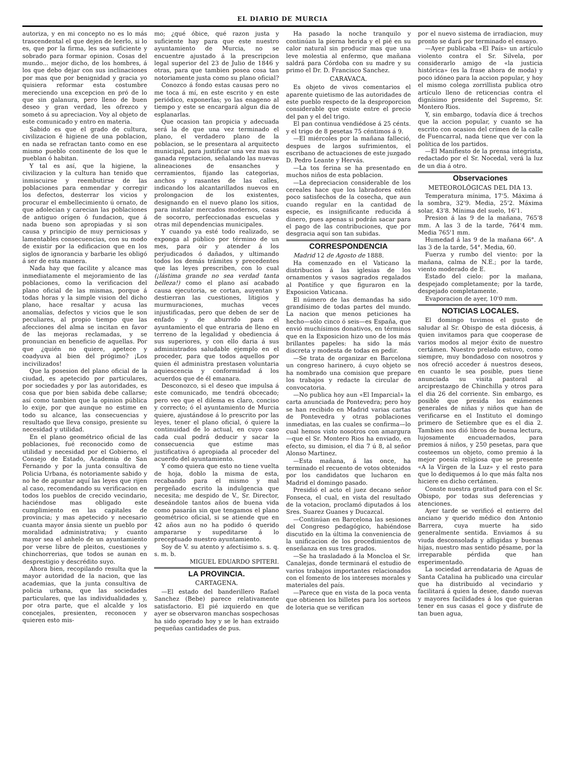EL DIARIO DE MURCIA
autoriza, y en mi concepto no es lo más trascendental el que dejen de leerlo, si lo es, que por la firma, les sea suficiente y sobrado para formar opinion. Cosas del mundo... mejor dicho, de los hombres, á los que debo dejar con sus inclinaciones por mas que por benignidad y gracia yo quisiera reformar esta costumbre mereciendo una excepcion en pró de lo que sin galanura, pero lleno de buen deseo y gran verdad, les ofrezco y someto á su apreciacion. Voy al objeto de este comunicado y entro en materia.
Sabido es que el grado de cultura, civilizacion é higiene de una poblacion, en nada se refractan tanto como en ese mismo pueblo continente de los que le pueblan ó habitan.
Y tal es así, que la higiene, la civilizacion y la cultura han tenido que inmiscuirse y reembutirse de las poblaciones para enmendar y corregir los defectos, desterrar los vicios y procurar el embellecimiento ú ornato, de que adolecian y carecian las poblaciones de antiguo orígen ó fundacion, que á nada bueno son apropiadas y sí son causa y principio de muy perniciosas y lamentables consecuencias, con su modo de existir por la edificacion que en los siglos de ignorancia y barbarie les obligó á ser de esta manera.
Nada hay que facilite y alcance mas inmediatamente el mejoramiento de las poblaciones, como la verificacion del plano oficial de las mismas, porque á todas horas y la simple vision del dicho plano, hace resaltar y acusa las anomalías, defectos y vicios que le son peculiares, al propio tiempo que las afecciones del alma se incitan en favor de las mejoras reclamadas, y se pronuncian en beneficio de aquellas. Por que ¿quién no quiere, apetece y coadyuva al bien del prógimo? ¡Los incivilizados!
Que la posesion del plano oficial de la ciudad, es apetecido por particulares, por sociedades y por las autoridades, es cosa que por bien sabida debe callarse; así como tambien que la opinion pública lo exije, por que aunque no estime en todo su alcance, las consecuencias y resultado que lleva consigo, presiente su necesidad y utilidad.
En el plano geométrico oficial de las poblaciones, fué reconocido como de utilidad y necesidad por el Gobierno, el Consejo de Estado, Academia de San Fernando y por la junta consultiva de Policia Urbana, és notoriamente sabido y no he de apuntar aquí las leyes que rijen al caso, recomendando su verificacion en todos los pueblos de crecido vecindario, haciéndose mas obligado este cumplimiento en las capitales de provincia; y mas apetecido y necesario cuanta mayor ánsia siente un pueblo por moralidad administrativa; y cuanto mayor sea el anhelo de un ayuntamiento por verse libre de pleitos, cuestiones y chinchorrerias, que todos se aunan en desprestigio y descrédito suyo.
Ahora bien, recopilando resulta que la mayor autoridad de la nacion, que las academias, que la junta consultiva de policia urbana, que las sociedades particulares, que las individualidades y, por otra parte, que el alcalde y los concejales, presienten, reconocen y quieren esto mis-
mo; ¿qué óbice, qué razon justa y suficiente hay para que este nuestro ayuntamiento de Murcia, no se encuentre ajustado á la prescripcion legal superior del 23 de Julio de 1846 y otras, para que tambien posea cosa tan notoriamente justa como su plano oficial?
Conozco á fondo estas causas pero no me toca á mí, en este escrito y en este periódico, exponerlas; yo las enageno al tiempo y este se encargará algun dia de esplanarlas.
Que ocasion tan propicia y adecuada será la de que una vez terminado el plano, el verdadero plano de la poblacion, se le presentara al arquitecto municipal, para justificar una vez mas su ganada reputacion, señalando las nuevas alineaciones de ensanches y cerramientos, fijando las categorias, anchos y rasantes de las calles, indicando los alcantarillados nuevos en prolongacion de los existentes, designando en el nuevo plano los sitios, para instalar mercados modernos, casas de socorro, perfeccionadas escuelas y otras mil dependencias municipales.
Y cuando ya esté todo realizado, se exponga al público por término de un mes, para oir y atender á los perjudicados ó dañados, y ultimando todos los demás trámites y precedentes que las leyes prescriben, con lo cual (¡lástima grande no sea verdad tanta belleza!) como el plano así acabado causa ejecutoria, se cortan, auyentan y destierran las cuestiones, litigios y murmuraciones, muchas veces injustificadas, pero que deben de ser de enfado y de aburrido para el ayuntamiento el que entraria de lleno en terreno de la legalidad y obediencia á sus superiores, y con ello daria á sus administrados saludable ejemplo en el proceder, para que todos aquellos por quien él administra prestasen voluntaria aquiescencia y conformidad á los acuerdos que de él emanara.
Desconozco, si el deseo que impulsa á este comunicado, me tendrá obcecado; pero veo que el dilema es claro, conciso y correcto; ó el ayuntamiento de Murcia quiere, ajustándose á lo prescrito por las leyes, tener el plano oficial, ó quiere la continuidad de lo actual, en cuyo caso cada cual podrá deducir y sacar la consecuencia que estime mas justificativa ó apropiada al proceder del acuerdo del ayuntamiento.
Y como quiera que esto no tiene vuelta de hoja, doblo la misma de esta, recabando para el mismo y mal pergeñado escrito la indulgencia que necesita; me despido de V., Sr. Director, deseándole tantos años de buena vida como pasarán sin que tengamos el plano geométrico oficial, si se atiende que en 42 años aun no ha podido ó querido ampararse y supeditarse á lo preceptuado nuestro ayuntamiento.
Soy de V. su atento y afectísimo s. s. q. s. m. b.
MIGUEL EDUARDO SPITERI.
LA PROVINCIA.
CARTAGENA.
—El estado del banderillero Rafael Sanchez (Bebe) parece relativamente satisfactorio. El pié izquierdo en que ayer se observaron manchas sospechosas ha sido operado hoy y se le han extraido pequeñas cantidades de pus.
Ha pasado la noche tranquilo y continúan la pierna herida y el pié en su calor natural sin producir mas que una leve molestia al enfermo, que mañana saldrá para Córdoba con su madre y su primo el Dr. D. Francisco Sanchez.
CARAVACA.
Es objeto de vivos comentarios el aparente quietismo de las autoridades de este pueblo respecto de la desproporcion considerable que existe entre el precio del pan y el del trigo.
El pan continua vendiédose á 25 cénts. y el trigo de 8 pesetas 75 céntimos á 9.
—El miércoles por la mañana falleció, despues de largos sufrimientos, el escribano de actuaciones de este juzgado D. Pedro Leante y Hervás.
—La tos ferina se ha presentado en muchos niños de esta poblacion.
—La depreciacion considerable de los cereales hace que los labradores estén poco satisfechos de la cosecha, que aun cuando regular en la cantidad de especie, es insignificante reducida á dinero, pues apenas si podrán sacar para el pago de las contribuciones, que por desgracia aquí son tan subidas.
CORRESPONDENCIA
Madrid 12 de Agosto de 1888.
Ha comenzado en el Vaticano la distribucion á las iglesias de los ornamentos y vasos sagrados regalados al Pontífice y que figuraron en la Exposicion Vaticana.
El número de las demandas ha sido grandísimo de todas partes del mundo. La nacion que menos peticiones ha hecho—sólo cinco ó seis—es España, que envió muchísimos donativos, en términos que en la Exposicion hizo uno de los más brillantes papeles: ha sido la más discreta y modesta de todas en pedir.
—Se trata de organizar en Barcelona un congreso harinero, á cuyo objeto se ha nombrado una comision que prepare los trabajos y redacte la circular de convocatoria.
—No publica hoy aun «El Imparcial» la carta anunciada de Pontevedra; pero hoy se han recibido en Madrid varias cartas de Pontevedra y otras poblaciones inmediatas, en las cuales se confirma—lo cual hemos visto nosotros con amargura—que el Sr. Montero Rios ha enviado, en efecto, su dimision, el dia 7 ú 8, al señor Alonso Martinez.
—Esta mañana, á las once, ha terminado el recuento de votos obtenidos por los candidatos que lucharon en Madrid el domingo pasado.
Presidió el acto el juez decano señor Fonseca, el cual, en vista del resultado de la votacion, proclamó diputados á los Sres. Suarez Guanes y Ducazcal.
—Continúan en Barcelona las sesiones del Congreso pedagógico, habiéndose discutido en la última la conveniencia de la unificacion de los procedimientos de enseñanza en sus tres grados.
—Se ha trasladado á la Moncloa el Sr. Canalejas, donde terminará el estudio de varios trabajos importantes relacionados con el fomento de los intereses morales y materiales del país.
—Parece que en vista de la poca venta que obtienen los billetes para los sorteos de loteria que se verifican
por el nuevo sistema de irradiacion, muy pronto se dará por terminado el ensayo.
—Ayer publicaba «El País» un artículo violento contra el Sr. Silvela, por considerarlo amigo de «la justicia histórica» (es la frase ahora de moda) y poco idóneo para la accion popular, y hoy el mismo colega zorrillista publica otro artículo lleno de reticencias contra el dignísimo presidente del Supremo, Sr. Montero Rios.
Y, sin embargo, todavía dice á trechos que la accion popular, y cuanto se ha escrito con ocasion del crímen de la calle de Fuencarral, nada tiene que ver con la política de los partidos.
—El Manifiesto de la prensa integrista, redactado por el Sr. Nocedal, verá la luz de un dia á otro.
Observaciones
METEOROLÓGICAS DEL DIA 13.
Temperatura mínima, 17'5. Máxima á la sombra, 32'9. Media, 25'2. Máxima solar, 43'8. Mínima del suelo, 16'1.
Presion á las 9 de la mañana, 765'8 mm. A las 3 de la tarde, 764'4 mm. Media 765'1 mm.
Humedad á las 9 de la mañana 66°. A las 3 de la tarde, 54°. Media, 60.
Fuerza y rumbo del viento: por la mañana, calma de N.E.; por la tarde, viento moderado de E.
Estado del cielo: por la mañana, despejado completamente; por la tarde, despejado completamente.
Evaporacion de ayer, 10'0 mm.
NOTICIAS LOCALES.
El domingo tuvimos el gusto de saludar al Sr. Obispo de esta diócesis, á quien invitamos para que cooperase de varios modos al mejor éxito de nuestro certámen. Nuestro prelado estuvo, como siempre, muy bondadoso con nosotros y nos ofreció acceder á nuestros deseos, en cuanto le sea posible, pues tiene anunciada su visita pastoral al arciprestazgo de Chinchilla y otros para el dia 26 del corriente. Sin embargo, es posible que presida los exámenes generales de niñas y niños que han de verificarse en el Instituto el domingo primero de Setiembre que es el dia 2. Tambien nos dió libros de buena lectura, lujosamente encuadernados, para premios á niños, y 250 pesetas, para que costeemos un objeto, como premio á la mejor poesía religiosa que se presente «A la Vírgen de la Luz» y el resto para que lo dediquemos á lo que más falta nos hiciere en dicho certámen.
Conste nuestra gratitud para con el Sr. Obispo, por todas sus deferencias y atenciones.
Ayer tarde se verificó el entierro del anciano y querido médico don Antonio Barrera, cuya muerte ha sido generalmente sentida. Enviamos á su viuda desconsolada y afligidas y buenas hijas, nuestro mas sentido pésame, por la irreparable pérdida que han esperimentado.
La sociedad arrendataria de Aguas de Santa Catalina ha publicado una circular que ha distribuido al vecindario y facilitará á quien la desee, dando nuevas y mayores facilidades á los que quieran tener en sus casas el goce y disfrute de tan buen agua,